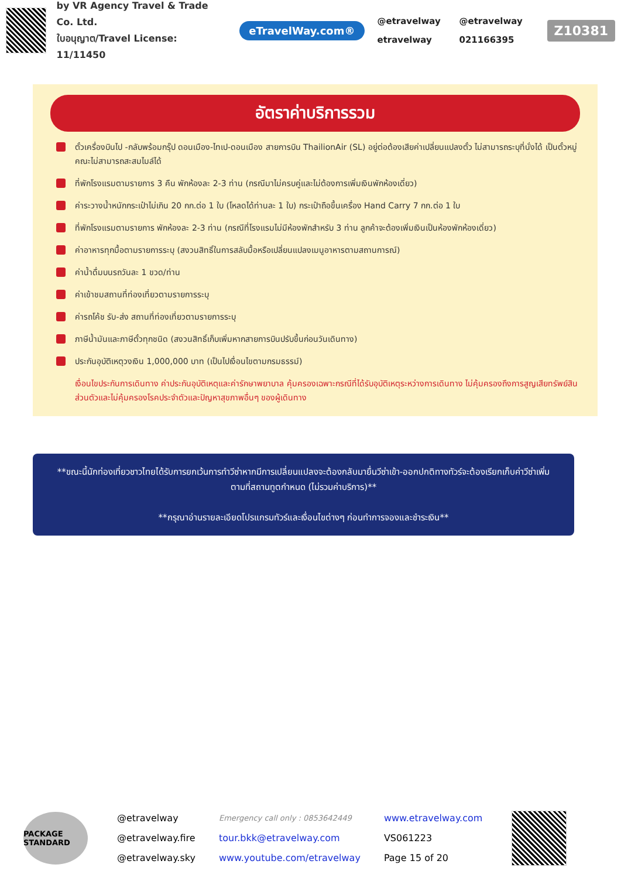by VR Agency Travel & Trade Co. Ltd.
ใบอนุญาต/Travel License: 11/11450
eTravelWay.com®
@etravelway @etravelway etravelway 021166395
Z10381
อัตราค่าบริการรวม
ตั๋วเครื่องบินไป -กลับพร้อมกรุ๊ป ดอนเมือง-ไทเป-ดอนเมือง สายการบิน ThailionAir (SL) อยู่ต่อต้องเสียค่าเปลี่ยนแปลงตั๋ว ไม่สามารถระบุที่นั่งได้ เป็นตั๋วหมู่คณะไม่สามารถสะสมไมล์ได้
ที่พักโรงแรมตามรายการ 3 คืน พักห้องละ 2-3 ท่าน (กรณีมาไม่ครบคู่และไม่ต้องการเพิ่มเงินพักห้องเดี่ยว)
ค่าระวางน้ำหนักกระเป๋าไม่เกิน 20 กก.ต่อ 1 ใบ (โหลดได้ท่านละ 1 ใบ) กระเป๋าถือขึ้นเครื่อง Hand Carry 7 กก.ต่อ 1 ใบ
ที่พักโรงแรมตามรายการ พักห้องละ 2-3 ท่าน (กรณีที่โรงแรมไม่มีห้องพักสำหรับ 3 ท่าน ลูกค้าจะต้องเพิ่มเงินเป็นห้องพักห้องเดี่ยว)
ค่าอาหารทุกมื้อตามรายการระบุ (สงวนสิทธิ์ในการสลับมื้อหรือเปลี่ยนแปลงเมนูอาหารตามสถานการณ์)
ค่าน้ำดื่มบนรถวันละ 1 ขวด/ท่าน
ค่าเข้าชมสถานที่ท่องเที่ยวตามรายการระบุ
ค่ารถโค้ช รับ-ส่ง สถานที่ท่องเที่ยวตามรายการระบุ
ภาษีน้ำมันและภาษีตั๋วทุกชนิด (สงวนสิทธิ์เก็บเพิ่มหากสายการบินปรับขึ้นก่อนวันเดินทาง)
ประกันอุบัติเหตุวงเงิน 1,000,000 บาท (เป็นไปเงื่อนไขตามกรมธรรม์)
เงื่อนไขประกันการเดินทาง ค่าประกันอุบัติเหตุและค่ารักษาพยาบาล คุ้มครองเฉพาะกรณีที่ได้รับอุบัติเหตุระหว่างการเดินทาง ไม่คุ้มครองถึงการสูญเสียทรัพย์สินส่วนตัวและไม่คุ้มครองโรคประจำตัวและปัญหาสุขภาพอื่นๆ ของผู้เดินทาง
**ขณะนี้นักท่องเที่ยวชาวไทยได้รับการยกเว้นการทำวีซ่าหากมีการเปลี่ยนแปลงจะต้องกลับมายื่นวีซ่าเข้า-ออกปกติทางทัวร์จะต้องเรียกเก็บค่าวีซ่าเพิ่ม ตามที่สถานทูตกำหนด (ไม่รวมค่าบริการ)**
**กรุณาอ่านรายละเอียดโปรแกรมทัวร์และเงื่อนไขต่างๆ ก่อนทำการจองและชำระเงิน**
PACKAGE STANDARD
@etravelway
@etravelway.fire
@etravelway.sky
Emergency call only : 0853642449
tour.bkk@etravelway.com
www.youtube.com/etravelway
www.etravelway.com
VS061223
Page 15 of 20